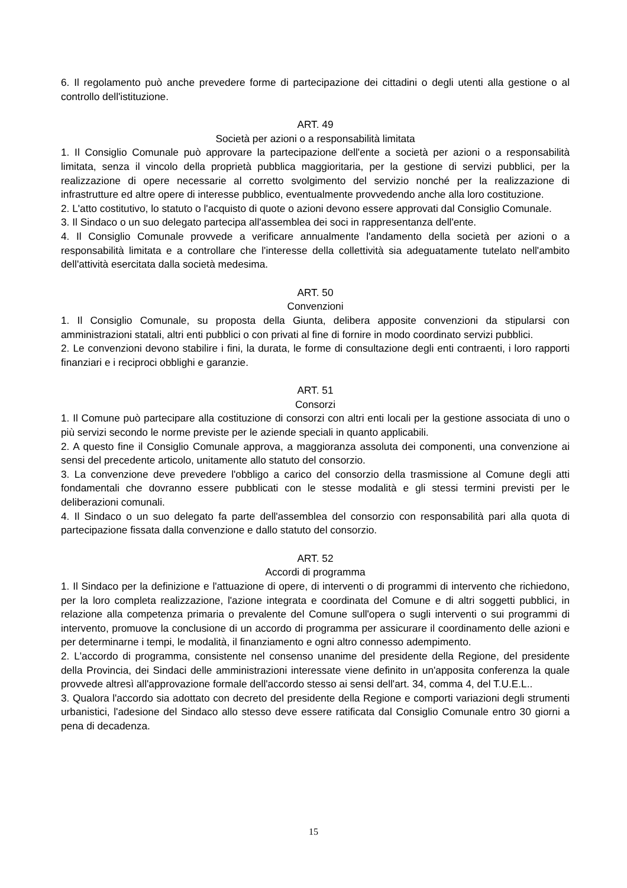6. Il regolamento può anche prevedere forme di partecipazione dei cittadini o degli utenti alla gestione o al controllo dell'istituzione.
ART. 49
Società per azioni o a responsabilità limitata
1. Il Consiglio Comunale può approvare la partecipazione dell'ente a società per azioni o a responsabilità limitata, senza il vincolo della proprietà pubblica maggioritaria, per la gestione di servizi pubblici, per la realizzazione di opere necessarie al corretto svolgimento del servizio nonché per la realizzazione di infrastrutture ed altre opere di interesse pubblico, eventualmente provvedendo anche alla loro costituzione.
2. L'atto costitutivo, lo statuto o l'acquisto di quote o azioni devono essere approvati dal Consiglio Comunale.
3. Il Sindaco o un suo delegato partecipa all'assemblea dei soci in rappresentanza dell'ente.
4. Il Consiglio Comunale provvede a verificare annualmente l'andamento della società per azioni o a responsabilità limitata e a controllare che l'interesse della collettività sia adeguatamente tutelato nell'ambito dell'attività esercitata dalla società medesima.
ART. 50
Convenzioni
1. Il Consiglio Comunale, su proposta della Giunta, delibera apposite convenzioni da stipularsi con amministrazioni statali, altri enti pubblici o con privati al fine di fornire in modo coordinato servizi pubblici.
2. Le convenzioni devono stabilire i fini, la durata, le forme di consultazione degli enti contraenti, i loro rapporti finanziari e i reciproci obblighi e garanzie.
ART. 51
Consorzi
1. Il Comune può partecipare alla costituzione di consorzi con altri enti locali per la gestione associata di uno o più servizi secondo le norme previste per le aziende speciali in quanto applicabili.
2. A questo fine il Consiglio Comunale approva, a maggioranza assoluta dei componenti, una convenzione ai sensi del precedente articolo, unitamente allo statuto del consorzio.
3. La convenzione deve prevedere l'obbligo a carico del consorzio della trasmissione al Comune degli atti fondamentali che dovranno essere pubblicati con le stesse modalità e gli stessi termini previsti per le deliberazioni comunali.
4. Il Sindaco o un suo delegato fa parte dell'assemblea del consorzio con responsabilità pari alla quota di partecipazione fissata dalla convenzione e dallo statuto del consorzio.
ART. 52
Accordi di programma
1. Il Sindaco per la definizione e l'attuazione di opere, di interventi o di programmi di intervento che richiedono, per la loro completa realizzazione, l'azione integrata e coordinata del Comune e di altri soggetti pubblici, in relazione alla competenza primaria o prevalente del Comune sull'opera o sugli interventi o sui programmi di intervento, promuove la conclusione di un accordo di programma per assicurare il coordinamento delle azioni e per determinarne i tempi, le modalità, il finanziamento e ogni altro connesso adempimento.
2. L'accordo di programma, consistente nel consenso unanime del presidente della Regione, del presidente della Provincia, dei Sindaci delle amministrazioni interessate viene definito in un'apposita conferenza la quale provvede altresì all'approvazione formale dell'accordo stesso ai sensi dell'art. 34, comma 4, del T.U.E.L..
3. Qualora l'accordo sia adottato con decreto del presidente della Regione e comporti variazioni degli strumenti urbanistici, l'adesione del Sindaco allo stesso deve essere ratificata dal Consiglio Comunale entro 30 giorni a pena di decadenza.
15